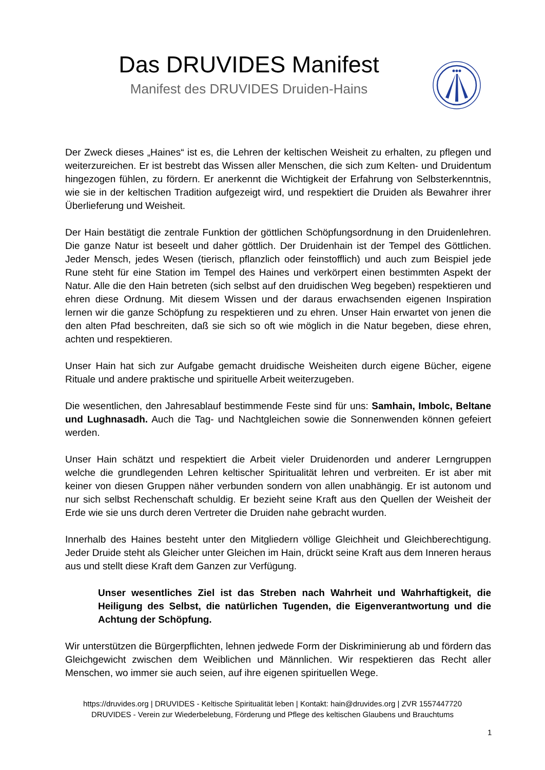Das DRUVIDES Manifest
Manifest des DRUVIDES Druiden-Hains
Der Zweck dieses „Haines“ ist es, die Lehren der keltischen Weisheit zu erhalten, zu pflegen und weiterzureichen. Er ist bestrebt das Wissen aller Menschen, die sich zum Kelten- und Druidentum hingezogen fühlen, zu fördern. Er anerkennt die Wichtigkeit der Erfahrung von Selbsterkenntnis, wie sie in der keltischen Tradition aufgezeigt wird, und respektiert die Druiden als Bewahrer ihrer Überlieferung und Weisheit.
Der Hain bestätigt die zentrale Funktion der göttlichen Schöpfungsordnung in den Druidenlehren. Die ganze Natur ist beseelt und daher göttlich. Der Druidenhain ist der Tempel des Göttlichen. Jeder Mensch, jedes Wesen (tierisch, pflanzlich oder feinstofflich) und auch zum Beispiel jede Rune steht für eine Station im Tempel des Haines und verkörpert einen bestimmten Aspekt der Natur. Alle die den Hain betreten (sich selbst auf den druidischen Weg begeben) respektieren und ehren diese Ordnung. Mit diesem Wissen und der daraus erwachsenden eigenen Inspiration lernen wir die ganze Schöpfung zu respektieren und zu ehren. Unser Hain erwartet von jenen die den alten Pfad beschreiten, daß sie sich so oft wie möglich in die Natur begeben, diese ehren, achten und respektieren.
Unser Hain hat sich zur Aufgabe gemacht druidische Weisheiten durch eigene Bücher, eigene Rituale und andere praktische und spirituelle Arbeit weiterzugeben.
Die wesentlichen, den Jahresablauf bestimmende Feste sind für uns: Samhain, Imbolc, Beltane und Lughnasadh. Auch die Tag- und Nachtgleichen sowie die Sonnenwenden können gefeiert werden.
Unser Hain schätzt und respektiert die Arbeit vieler Druidenorden und anderer Lerngruppen welche die grundlegenden Lehren keltischer Spiritualität lehren und verbreiten. Er ist aber mit keiner von diesen Gruppen näher verbunden sondern von allen unabhängig. Er ist autonom und nur sich selbst Rechenschaft schuldig. Er bezieht seine Kraft aus den Quellen der Weisheit der Erde wie sie uns durch deren Vertreter die Druiden nahe gebracht wurden.
Innerhalb des Haines besteht unter den Mitgliedern völlige Gleichheit und Gleichberechtigung. Jeder Druide steht als Gleicher unter Gleichen im Hain, drückt seine Kraft aus dem Inneren heraus aus und stellt diese Kraft dem Ganzen zur Verfügung.
Unser wesentliches Ziel ist das Streben nach Wahrheit und Wahrhaftigkeit, die Heiligung des Selbst, die natürlichen Tugenden, die Eigenverantwortung und die Achtung der Schöpfung.
Wir unterstützen die Bürgerpflichten, lehnen jedwede Form der Diskriminierung ab und fördern das Gleichgewicht zwischen dem Weiblichen und Männlichen. Wir respektieren das Recht aller Menschen, wo immer sie auch seien, auf ihre eigenen spirituellen Wege.
https://druvides.org | DRUVIDES - Keltische Spiritualität leben | Kontakt: hain@druvides.org | ZVR 1557447720
DRUVIDES - Verein zur Wiederbelebung, Förderung und Pflege des keltischen Glaubens und Brauchtums
1